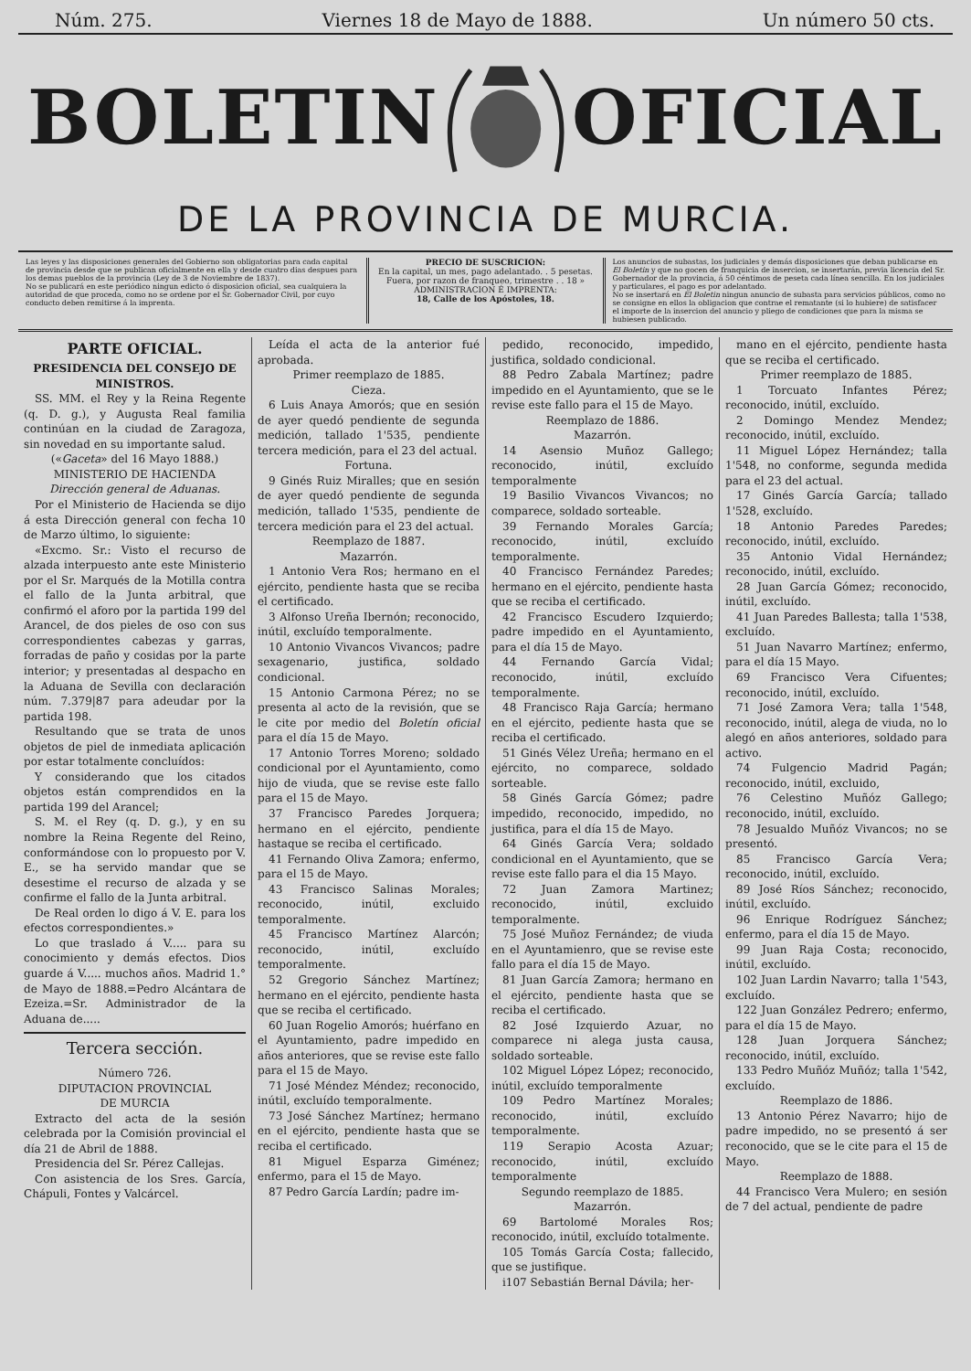Núm. 275. Viernes 18 de Mayo de 1888. Un número 50 cts.
BOLETIN OFICIAL
DE LA PROVINCIA DE MURCIA.
Las leyes y las disposiciones generales del Gobierno son obligatorias para cada capital de provincia desde que se publican oficialmente en ella y desde cuatro dias despues para los demas pueblos de la provincia (Ley de 3 de Noviembre de 1837).
No se publicará en este periódico ningun edicto ó disposicion oficial, sea cualquiera la autoridad de que proceda, como no se ordene por el Sr. Gobernador Civil, por cuyo conducto deben remitirse á la imprenta.
PRECIO DE SUSCRICION:
En la capital, un mes, pago adelantado. . 5 pesetas.
Fuera, por razon de franqueo, trimestre . . 18 »
ADMINISTRACION É IMPRENTA:
18, Calle de los Apóstoles, 18.
Los anuncios de subastas, los judiciales y demás disposiciones que deban publicarse en El Boletin y que no gocen de franquicia de insercion, se insertarán, previa licencia del Sr. Gobernador de la provincia, á 50 céntimos de peseta cada línea sencilla. En los judiciales y particulares, el pago es por adelantado.
No se insertará en El Boletin ningun anuncio de subasta para servicios públicos, como no se consigne en ellos la obligacion que contrae el rematante (si lo hubiere) de satisfacer el importe de la insercion del anuncio y pliego de condiciones que para la misma se hubiesen publicado.
PARTE OFICIAL.
PRESIDENCIA DEL CONSEJO DE MINISTROS.
SS. MM. el Rey y la Reina Regente (q. D. g.), y Augusta Real familia continúan en la ciudad de Zaragoza, sin novedad en su importante salud.
(«Gaceta» del 16 Mayo 1888.)
MINISTERIO DE HACIENDA
Dirección general de Aduanas.
Por el Ministerio de Hacienda se dijo á esta Dirección general con fecha 10 de Marzo último, lo siguiente:
«Excmo. Sr.: Visto el recurso de alzada interpuesto ante este Ministerio por el Sr. Marqués de la Motilla contra el fallo de la Junta arbitral, que confirmó el aforo por la partida 199 del Arancel, de dos pieles de oso con sus correspondientes cabezas y garras, forradas de paño y cosidas por la parte interior; y presentadas al despacho en la Aduana de Sevilla con declaración núm. 7.379|87 para adeudar por la partida 198.
Resultando que se trata de unos objetos de piel de inmediata aplicación por estar totalmente concluídos:
Y considerando que los citados objetos están comprendidos en la partida 199 del Arancel;
S. M. el Rey (q. D. g.), y en su nombre la Reina Regente del Reino, conformándose con lo propuesto por V. E., se ha servido mandar que se desestime el recurso de alzada y se confirme el fallo de la Junta arbitral.
De Real orden lo digo á V. E. para los efectos correspondientes.»
Lo que traslado á V..... para su conocimiento y demás efectos. Dios guarde á V..... muchos años. Madrid 1.° de Mayo de 1888.=Pedro Alcántara de Ezeiza.=Sr. Administrador de la Aduana de.....
Tercera sección.
Número 726.
DIPUTACION PROVINCIAL
DE MURCIA
Extracto del acta de la sesión celebrada por la Comisión provincial el día 21 de Abril de 1888.
Presidencia del Sr. Pérez Callejas.
Con asistencia de los Sres. García, Chápuli, Fontes y Valcárcel.
Leída el acta de la anterior fué aprobada.
Primer reemplazo de 1885.
Cieza.
6 Luis Anaya Amorós; que en sesión de ayer quedó pendiente de segunda medición, tallado 1'535, pendiente tercera medición, para el 23 del actual.
Fortuna.
9 Ginés Ruiz Miralles; que en sesión de ayer quedó pendiente de segunda medición, tallado 1'535, pendiente de tercera medición para el 23 del actual.
Reemplazo de 1887.
Mazarrón.
1 Antonio Vera Ros; hermano en el ejército, pendiente hasta que se reciba el certificado.
3 Alfonso Ureña Ibernón; reconocido, inútil, excluído temporalmente.
10 Antonio Vivancos Vivancos; padre sexagenario, justifica, soldado condicional.
15 Antonio Carmona Pérez; no se presenta al acto de la revisión, que se le cite por medio del Boletín oficial para el día 15 de Mayo.
17 Antonio Torres Moreno; soldado condicional por el Ayuntamiento, como hijo de viuda, que se revise este fallo para el 15 de Mayo.
37 Francisco Paredes Jorquera; hermano en el ejército, pendiente hastaque se reciba el certificado.
41 Fernando Oliva Zamora; enfermo, para el 15 de Mayo.
43 Francisco Salinas Morales; reconocido, inútil, excluido temporalmente.
45 Francisco Martínez Alarcón; reconocido, inútil, excluído temporalmente.
52 Gregorio Sánchez Martínez; hermano en el ejército, pendiente hasta que se reciba el certificado.
60 Juan Rogelio Amorós; huérfano en el Ayuntamiento, padre impedido en años anteriores, que se revise este fallo para el 15 de Mayo.
71 José Méndez Méndez; reconocido, inútil, excluído temporalmente.
73 José Sánchez Martínez; hermano en el ejército, pendiente hasta que se reciba el certificado.
81 Miguel Esparza Giménez; enfermo, para el 15 de Mayo.
87 Pedro García Lardín; padre im-
pedido, reconocido, impedido, justifica, soldado condicional.
88 Pedro Zabala Martínez; padre impedido en el Ayuntamiento, que se le revise este fallo para el 15 de Mayo.
Reemplazo de 1886.
Mazarrón.
14 Asensio Muñoz Gallego; reconocido, inútil, excluído temporalmente
19 Basilio Vivancos Vivancos; no comparece, soldado sorteable.
39 Fernando Morales García; reconocido, inútil, excluído temporalmente.
40 Francisco Fernández Paredes; hermano en el ejército, pendiente hasta que se reciba el certificado.
42 Francisco Escudero Izquierdo; padre impedido en el Ayuntamiento, para el día 15 de Mayo.
44 Fernando García Vidal; reconocido, inútil, excluído temporalmente.
48 Francisco Raja García; hermano en el ejército, pediente hasta que se reciba el certificado.
51 Ginés Vélez Ureña; hermano en el ejército, no comparece, soldado sorteable.
58 Ginés García Gómez; padre impedido, reconocido, impedido, no justifica, para el día 15 de Mayo.
64 Ginés García Vera; soldado condicional en el Ayuntamiento, que se revise este fallo para el dia 15 Mayo.
72 Juan Zamora Martinez; reconocido, inútil, excluido temporalmente.
75 José Muñoz Fernández; de viuda en el Ayuntamienro, que se revise este fallo para el día 15 de Mayo.
81 Juan García Zamora; hermano en el ejército, pendiente hasta que se reciba el certificado.
82 José Izquierdo Azuar, no comparece ni alega justa causa, soldado sorteable.
102 Miguel López López; reconocido, inútil, excluído temporalmente
109 Pedro Martínez Morales; reconocido, inútil, excluído temporalmente.
119 Serapio Acosta Azuar; reconocido, inútil, excluído temporalmente
Segundo reemplazo de 1885.
Mazarrón.
69 Bartolomé Morales Ros; reconocido, inútil, excluído totalmente.
105 Tomás García Costa; fallecido, que se justifique.
i107 Sebastián Bernal Dávila; her-
mano en el ejército, pendiente hasta que se reciba el certificado.
Primer reemplazo de 1885.
1 Torcuato Infantes Pérez; reconocido, inútil, excluído.
2 Domingo Mendez Mendez; reconocido, inútil, excluído.
11 Miguel López Hernández; talla 1'548, no conforme, segunda medida para el 23 del actual.
17 Ginés García García; tallado 1'528, excluído.
18 Antonio Paredes Paredes; reconocido, inútil, excluído.
35 Antonio Vidal Hernández; reconocido, inútil, excluído.
28 Juan García Gómez; reconocido, inútil, excluído.
41 Juan Paredes Ballesta; talla 1'538, excluído.
51 Juan Navarro Martínez; enfermo, para el día 15 Mayo.
69 Francisco Vera Cifuentes; reconocido, inútil, excluído.
71 José Zamora Vera; talla 1'548, reconocido, inútil, alega de viuda, no lo alegó en años anteriores, soldado para activo.
74 Fulgencio Madrid Pagán; reconocido, inútil, excluido,
76 Celestino Muñóz Gallego; reconocido, inútil, excluído.
78 Jesualdo Muñóz Vivancos; no se presentó.
85 Francisco García Vera; reconocido, inútil, excluído.
89 José Ríos Sánchez; reconocido, inútil, excluído.
96 Enrique Rodríguez Sánchez; enfermo, para el día 15 de Mayo.
99 Juan Raja Costa; reconocido, inútil, excluído.
102 Juan Lardin Navarro; talla 1'543, excluído.
122 Juan González Pedrero; enfermo, para el día 15 de Mayo.
128 Juan Jorquera Sánchez; reconocido, inútil, excluído.
133 Pedro Muñóz Muñóz; talla 1'542, excluído.
Reemplazo de 1886.
13 Antonio Pérez Navarro; hijo de padre impedido, no se presentó á ser reconocido, que se le cite para el 15 de Mayo.
Reemplazo de 1888.
44 Francisco Vera Mulero; en sesión de 7 del actual, pendiente de padre